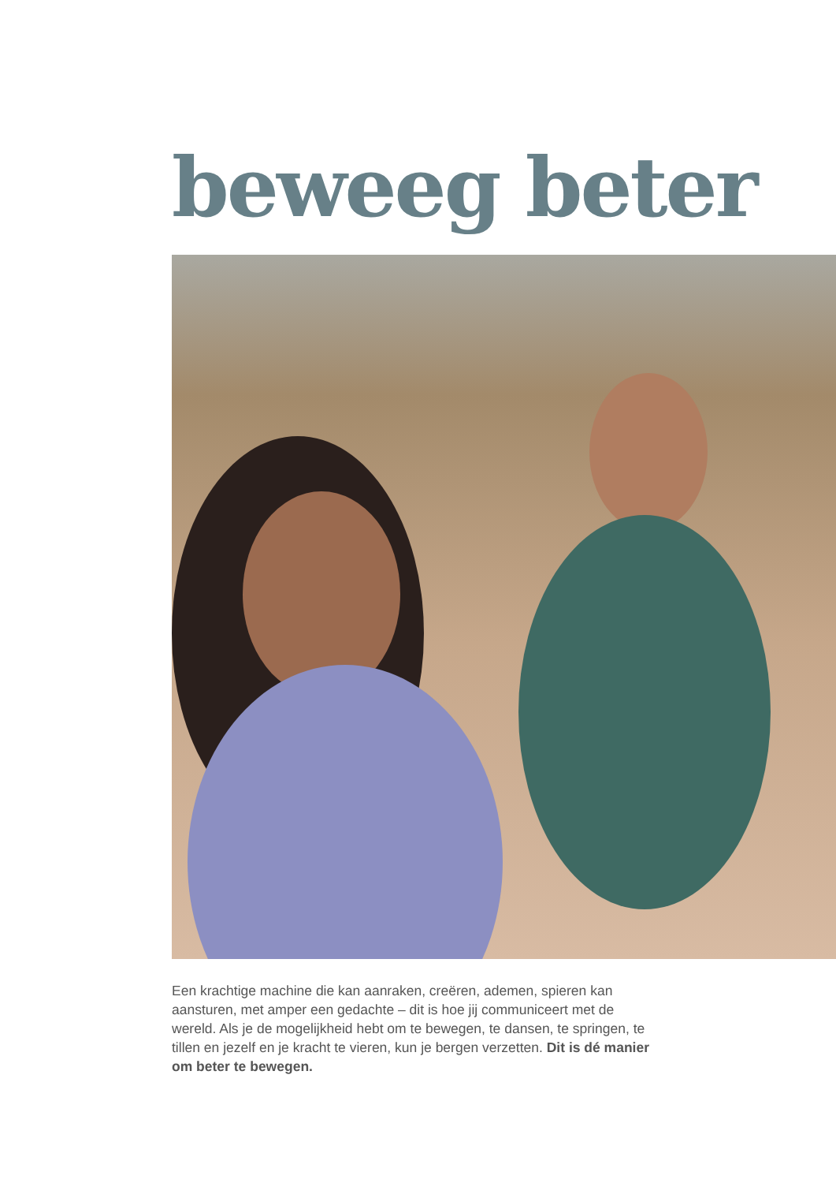beweeg beter
Een krachtige machine die kan aanraken, creëren, ademen, spieren kan aansturen, met amper een gedachte – dit is hoe jij communiceert met de wereld. Als je de mogelijkheid hebt om te bewegen, te dansen, te springen, te tillen en jezelf en je kracht te vieren, kun je bergen verzetten. Dit is dé manier om beter te bewegen.